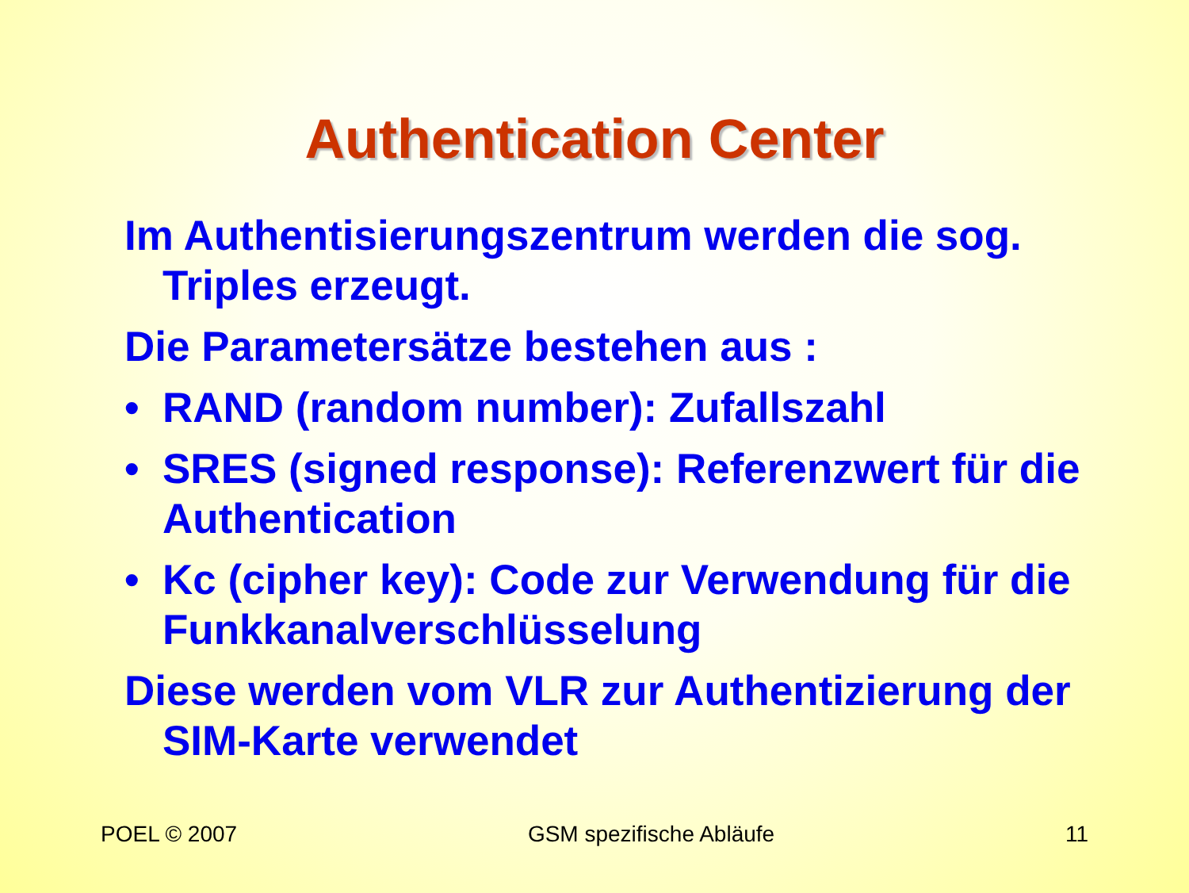Authentication Center
Im Authentisierungszentrum werden die sog. Triples erzeugt.
Die Parametersätze bestehen aus :
• RAND (random number): Zufallszahl
• SRES (signed response): Referenzwert für die Authentication
• Kc (cipher key): Code zur Verwendung für die Funkkanalverschlüsselung
Diese werden vom VLR zur Authentizierung der SIM-Karte verwendet
POEL © 2007 GSM spezifische Abläufe 11